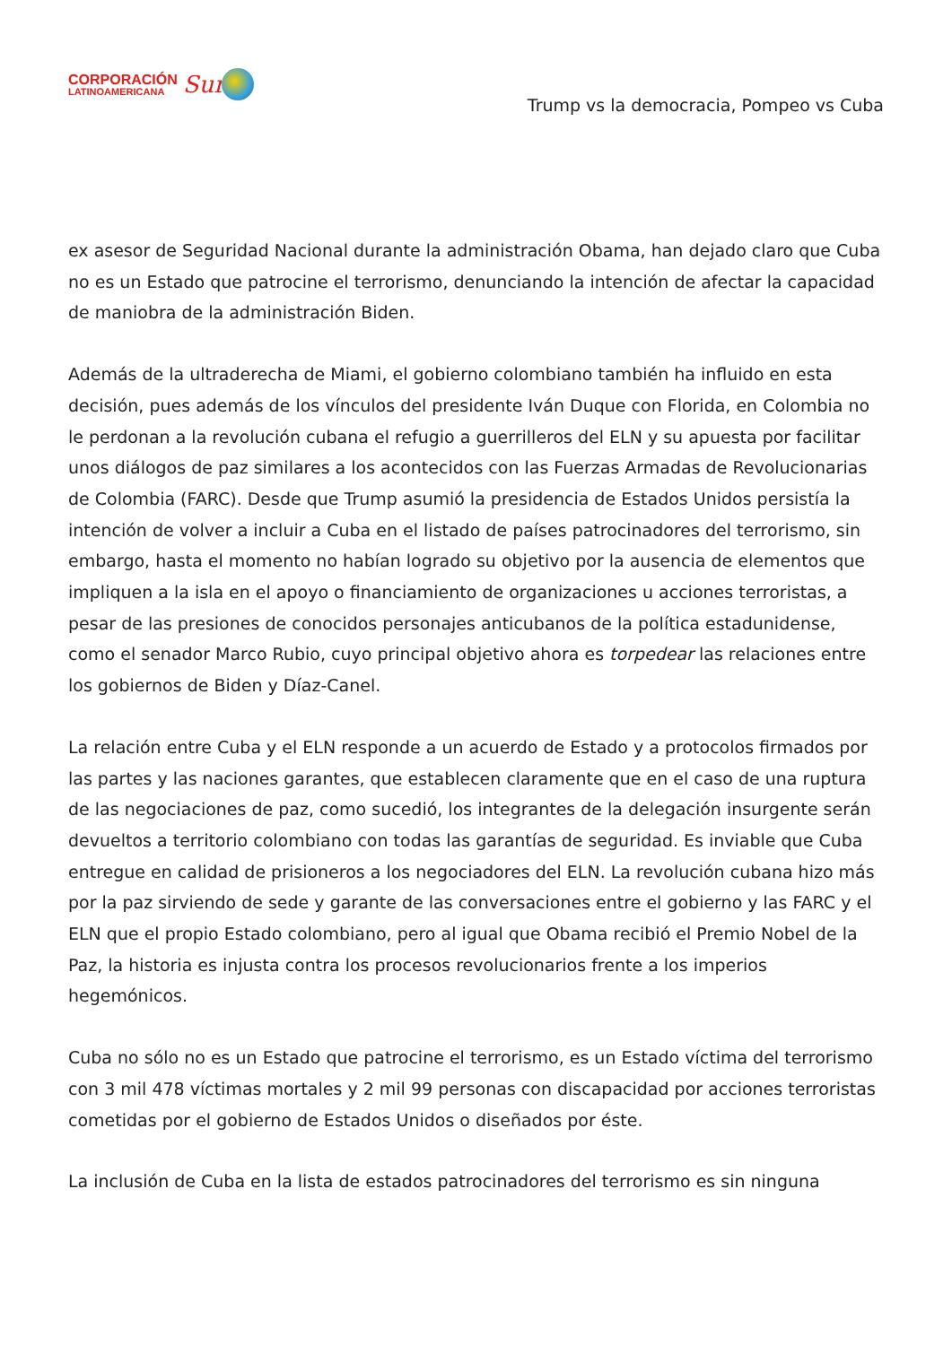CORPORACIÓN
LATINOAMERICANA
Sur
Trump vs la democracia, Pompeo vs Cuba
ex asesor de Seguridad Nacional durante la administración Obama, han dejado claro que Cuba no es un Estado que patrocine el terrorismo, denunciando la intención de afectar la capacidad de maniobra de la administración Biden.
Además de la ultraderecha de Miami, el gobierno colombiano también ha influido en esta decisión, pues además de los vínculos del presidente Iván Duque con Florida, en Colombia no le perdonan a la revolución cubana el refugio a guerrilleros del ELN y su apuesta por facilitar unos diálogos de paz similares a los acontecidos con las Fuerzas Armadas de Revolucionarias de Colombia (FARC). Desde que Trump asumió la presidencia de Estados Unidos persistía la intención de volver a incluir a Cuba en el listado de países patrocinadores del terrorismo, sin embargo, hasta el momento no habían logrado su objetivo por la ausencia de elementos que impliquen a la isla en el apoyo o financiamiento de organizaciones u acciones terroristas, a pesar de las presiones de conocidos personajes anticubanos de la política estadunidense, como el senador Marco Rubio, cuyo principal objetivo ahora es torpedear las relaciones entre los gobiernos de Biden y Díaz-Canel.
La relación entre Cuba y el ELN responde a un acuerdo de Estado y a protocolos firmados por las partes y las naciones garantes, que establecen claramente que en el caso de una ruptura de las negociaciones de paz, como sucedió, los integrantes de la delegación insurgente serán devueltos a territorio colombiano con todas las garantías de seguridad. Es inviable que Cuba entregue en calidad de prisioneros a los negociadores del ELN. La revolución cubana hizo más por la paz sirviendo de sede y garante de las conversaciones entre el gobierno y las FARC y el ELN que el propio Estado colombiano, pero al igual que Obama recibió el Premio Nobel de la Paz, la historia es injusta contra los procesos revolucionarios frente a los imperios hegemónicos.
Cuba no sólo no es un Estado que patrocine el terrorismo, es un Estado víctima del terrorismo con 3 mil 478 víctimas mortales y 2 mil 99 personas con discapacidad por acciones terroristas cometidas por el gobierno de Estados Unidos o diseñados por éste.
La inclusión de Cuba en la lista de estados patrocinadores del terrorismo es sin ninguna